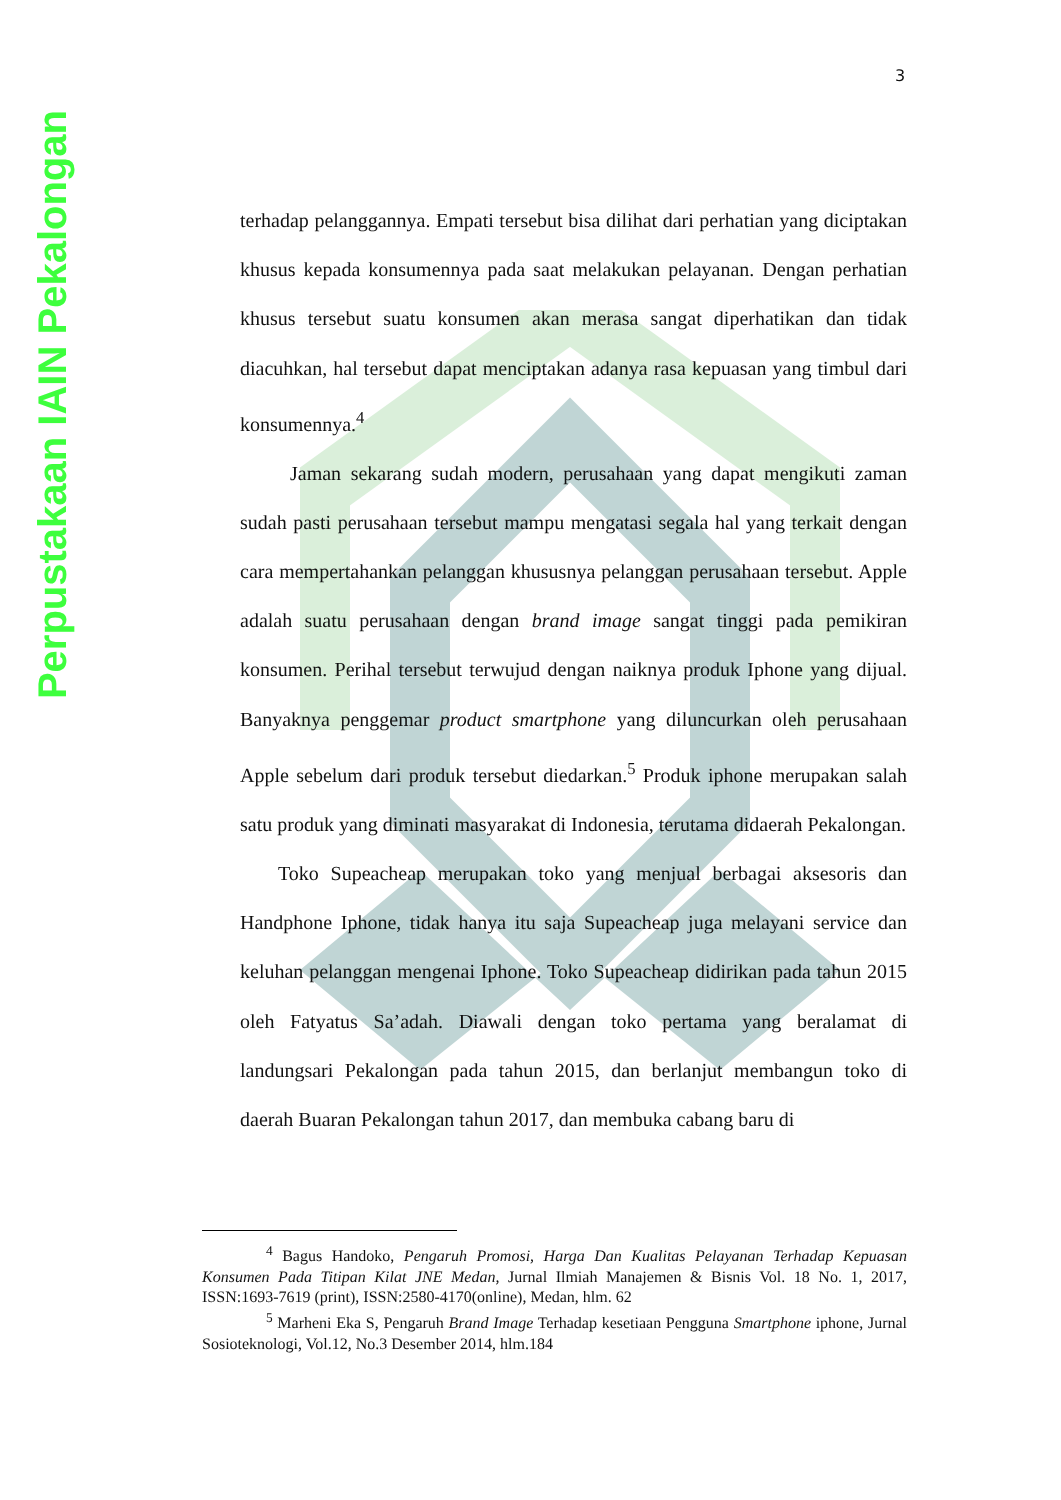Perpustakaan IAIN Pekalongan
3
terhadap pelanggannya. Empati tersebut bisa dilihat dari perhatian yang diciptakan khusus kepada konsumennya pada saat melakukan pelayanan. Dengan perhatian khusus tersebut suatu konsumen akan merasa sangat diperhatikan dan tidak diacuhkan, hal tersebut dapat menciptakan adanya rasa kepuasan yang timbul dari konsumennya.<sup>4</sup>
Jaman sekarang sudah modern, perusahaan yang dapat mengikuti zaman sudah pasti perusahaan tersebut mampu mengatasi segala hal yang terkait dengan cara mempertahankan pelanggan khususnya pelanggan perusahaan tersebut. Apple adalah suatu perusahaan dengan brand image sangat tinggi pada pemikiran konsumen. Perihal tersebut terwujud dengan naiknya produk Iphone yang dijual. Banyaknya penggemar product smartphone yang diluncurkan oleh perusahaan Apple sebelum dari produk tersebut diedarkan.<sup>5</sup> Produk iphone merupakan salah satu produk yang diminati masyarakat di Indonesia, terutama didaerah Pekalongan.
Toko Supeacheap merupakan toko yang menjual berbagai aksesoris dan Handphone Iphone, tidak hanya itu saja Supeacheap juga melayani service dan keluhan pelanggan mengenai Iphone. Toko Supeacheap didirikan pada tahun 2015 oleh Fatyatus Sa’adah. Diawali dengan toko pertama yang beralamat di landungsari Pekalongan pada tahun 2015, dan berlanjut membangun toko di daerah Buaran Pekalongan tahun 2017, dan membuka cabang baru di
<sup>4</sup> Bagus Handoko, Pengaruh Promosi, Harga Dan Kualitas Pelayanan Terhadap Kepuasan Konsumen Pada Titipan Kilat JNE Medan, Jurnal Ilmiah Manajemen & Bisnis Vol. 18 No. 1, 2017, ISSN:1693-7619 (print), ISSN:2580-4170(online), Medan, hlm. 62
<sup>5</sup> Marheni Eka S, Pengaruh Brand Image Terhadap kesetiaan Pengguna Smartphone iphone, Jurnal Sosioteknologi, Vol.12, No.3 Desember 2014, hlm.184